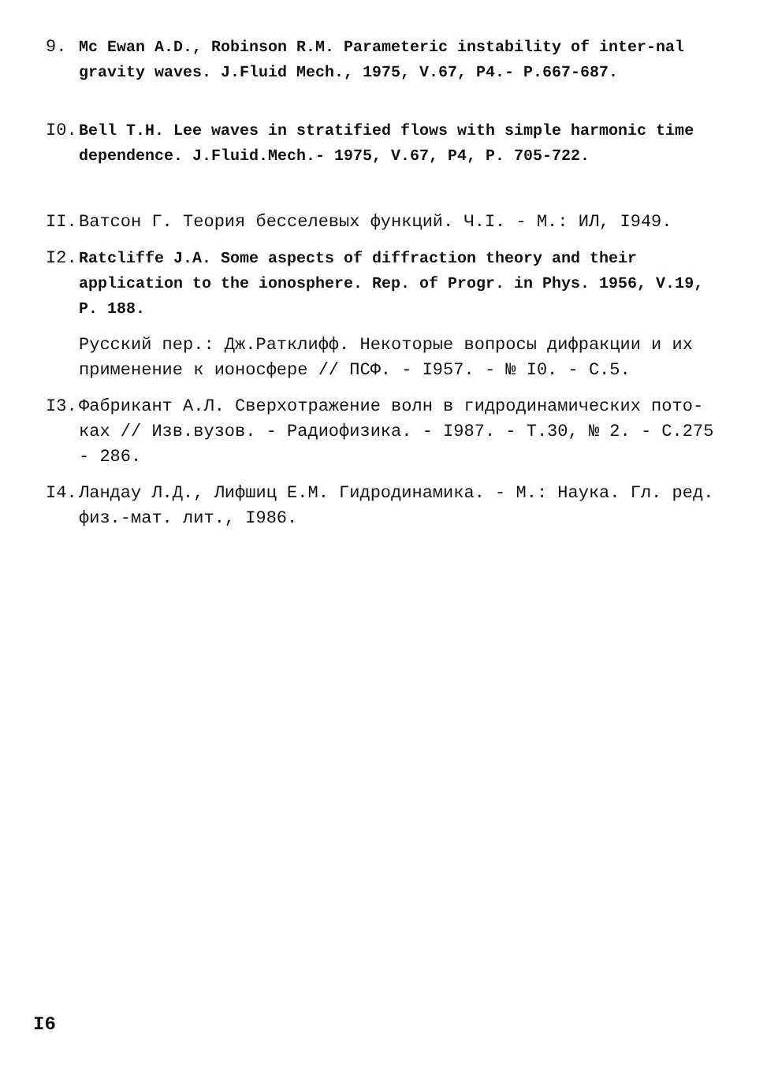9. Mc Ewan A.D., Robinson R.M. Parameteric instability of inter-nal gravity waves. J.Fluid Mech., 1975, V.67, P4.- P.667-687.
I0. Bell T.H. Lee waves in stratified flows with simple harmonic time dependence. J.Fluid.Mech.- 1975, V.67, P4, P. 705-722.
II. Ватсон Г. Теория бесселевых функций. Ч.I. - М.: ИЛ, I949.
I2. Ratcliffe J.A. Some aspects of diffraction theory and their application to the ionosphere. Rep. of Progr. in Phys. 1956, V.19, P. 188.
Русский пер.: Дж.Ратклифф. Некоторые вопросы дифракции и их применение к ионосфере // ПСФ. - I957. - № I0. - С.5.
I3. Фабрикант А.Л. Сверхотражение волн в гидродинамических пото-ках // Изв.вузов. - Радиофизика. - I987. - Т.30, № 2. - С.275 - 286.
I4. Ландау Л.Д., Лифшиц Е.М. Гидродинамика. - М.: Наука. Гл. ред. физ.-мат. лит., I986.
I6